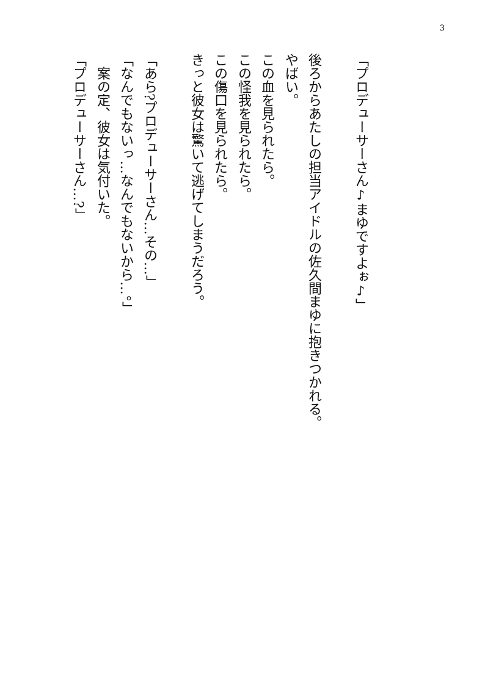3
「プロデューサーさん♪まゆですよぉ♪」
後ろからあたしの担当アイドルの佐久間まゆに抱きつかれる。
やばい。
この血を見られたら。
この怪我を見られたら。
この傷口を見られたら。
きっと彼女は驚いて逃げてしまうだろう。
「あら?プロデューサーさん…その…」
「なんでもないっ…なんでもないから…。」
　案の定、彼女は気付いた。
「プロデューサーさん…?」